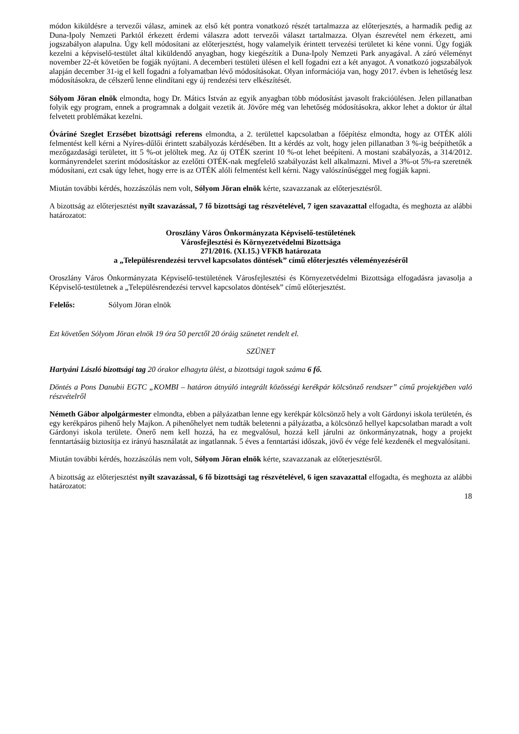módon kiküldésre a tervezői válasz, aminek az első két pontra vonatkozó részét tartalmazza az előterjesztés, a harmadik pedig az Duna-Ipoly Nemzeti Parktól érkezett érdemi válaszra adott tervezői választ tartalmazza. Olyan észrevétel nem érkezett, ami jogszabályon alapulna. Úgy kell módosítani az előterjesztést, hogy valamelyik érintett tervezési területet ki kéne vonni. Úgy fogják kezelni a képviselő-testület által kiküldendő anyagban, hogy kiegészítik a Duna-Ipoly Nemzeti Park anyagával. A záró véleményt november 22-ét követően be fogják nyújtani. A decemberi testületi ülésen el kell fogadni ezt a két anyagot. A vonatkozó jogszabályok alapján december 31-ig el kell fogadni a folyamatban lévő módosításokat. Olyan információja van, hogy 2017. évben is lehetőség lesz módosításokra, de célszerű lenne elindítani egy új rendezési terv elkészítését.
Sólyom Jöran elnök elmondta, hogy Dr. Mátics István az egyik anyagban több módosítást javasolt frakcióülésen. Jelen pillanatban folyik egy program, ennek a programnak a dolgait vezetik át. Jövőre még van lehetőség módosításokra, akkor lehet a doktor úr által felvetett problémákat kezelni.
Óváriné Szeglet Erzsébet bizottsági referens elmondta, a 2. területtel kapcsolatban a főépítész elmondta, hogy az OTÉK alóli felmentést kell kérni a Nyíres-dűlői érintett szabályozás kérdésében. Itt a kérdés az volt, hogy jelen pillanatban 3 %-ig beépíthetők a mezőgazdasági területet, itt 5 %-ot jelöltek meg. Az új OTÉK szerint 10 %-ot lehet beépíteni. A mostani szabályozás, a 314/2012. kormányrendelet szerint módosításkor az ezelőtti OTÉK-nak megfelelő szabályozást kell alkalmazni. Mivel a 3%-ot 5%-ra szeretnék módosítani, ezt csak úgy lehet, hogy erre is az OTÉK alóli felmentést kell kérni. Nagy valószínűséggel meg fogják kapni.
Miután további kérdés, hozzászólás nem volt, Sólyom Jöran elnök kérte, szavazzanak az előterjesztésről.
A bizottság az előterjesztést nyílt szavazással, 7 fő bizottsági tag részvételével, 7 igen szavazattal elfogadta, és meghozta az alábbi határozatot:
Oroszlány Város Önkormányzata Képviselő-testületének
Városfejlesztési és Környezetvédelmi Bizottsága
271/2016. (XI.15.) VFKB határozata
a „Településrendezési tervvel kapcsolatos döntések” című előterjesztés véleményezéséről
Oroszlány Város Önkormányzata Képviselő-testületének Városfejlesztési és Környezetvédelmi Bizottsága elfogadásra javasolja a Képviselő-testületnek a „Településrendezési tervvel kapcsolatos döntések” című előterjesztést.
Felelős: Sólyom Jöran elnök
Ezt követően Sólyom Jöran elnök 19 óra 50 perctől 20 óráig szünetet rendelt el.
SZÜNET
Hartyáni László bizottsági tag 20 órakor elhagyta ülést, a bizottsági tagok száma 6 fő.
Döntés a Pons Danubii EGTC „KOMBI – határon átnyúló integrált közösségi kerékpár kölcsönző rendszer” című projektjében való részvételről
Németh Gábor alpolgármester elmondta, ebben a pályázatban lenne egy kerékpár kölcsönző hely a volt Gárdonyi iskola területén, és egy kerékpáros pihenő hely Majkon. A pihenőhelyet nem tudták beletenni a pályázatba, a kölcsönző hellyel kapcsolatban maradt a volt Gárdonyi iskola területe. Önerő nem kell hozzá, ha ez megvalósul, hozzá kell járulni az önkormányzatnak, hogy a projekt fenntartásáig biztosítja ez irányú használatát az ingatlannak. 5 éves a fenntartási időszak, jövő év vége felé kezdenék el megvalósítani.
Miután további kérdés, hozzászólás nem volt, Sólyom Jöran elnök kérte, szavazzanak az előterjesztésről.
A bizottság az előterjesztést nyílt szavazással, 6 fő bizottsági tag részvételével, 6 igen szavazattal elfogadta, és meghozta az alábbi határozatot:
18